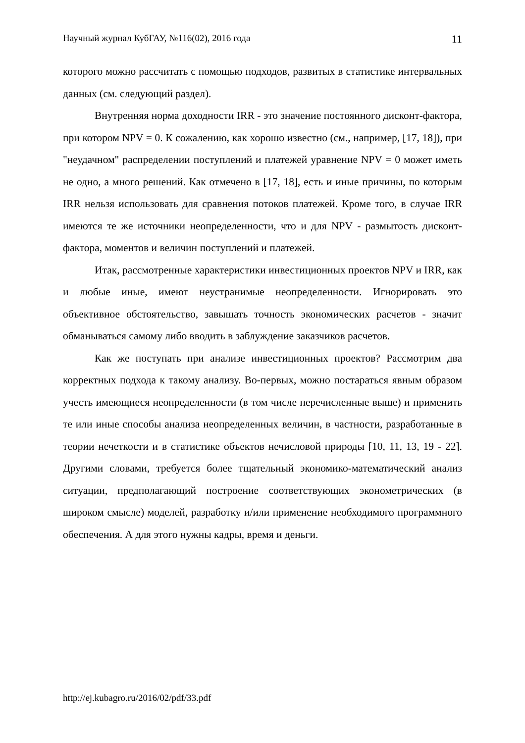Научный журнал КубГАУ, №116(02), 2016 года 11
которого можно рассчитать с помощью подходов, развитых в статистике интервальных данных (см. следующий раздел).
Внутренняя норма доходности IRR - это значение постоянного дисконт-фактора, при котором NPV = 0. К сожалению, как хорошо известно (см., например, [17, 18]), при "неудачном" распределении поступлений и платежей уравнение NPV = 0 может иметь не одно, а много решений. Как отмечено в [17, 18], есть и иные причины, по которым IRR нельзя использовать для сравнения потоков платежей. Кроме того, в случае IRR имеются те же источники неопределенности, что и для NPV - размытость дисконт-фактора, моментов и величин поступлений и платежей.
Итак, рассмотренные характеристики инвестиционных проектов NPV и IRR, как и любые иные, имеют неустранимые неопределенности. Игнорировать это объективное обстоятельство, завышать точность экономических расчетов - значит обманываться самому либо вводить в заблуждение заказчиков расчетов.
Как же поступать при анализе инвестиционных проектов? Рассмотрим два корректных подхода к такому анализу. Во-первых, можно постараться явным образом учесть имеющиеся неопределенности (в том числе перечисленные выше) и применить те или иные способы анализа неопределенных величин, в частности, разработанные в теории нечеткости и в статистике объектов нечисловой природы [10, 11, 13, 19 - 22]. Другими словами, требуется более тщательный экономико-математический анализ ситуации, предполагающий построение соответствующих эконометрических (в широком смысле) моделей, разработку и/или применение необходимого программного обеспечения. А для этого нужны кадры, время и деньги.
http://ej.kubagro.ru/2016/02/pdf/33.pdf